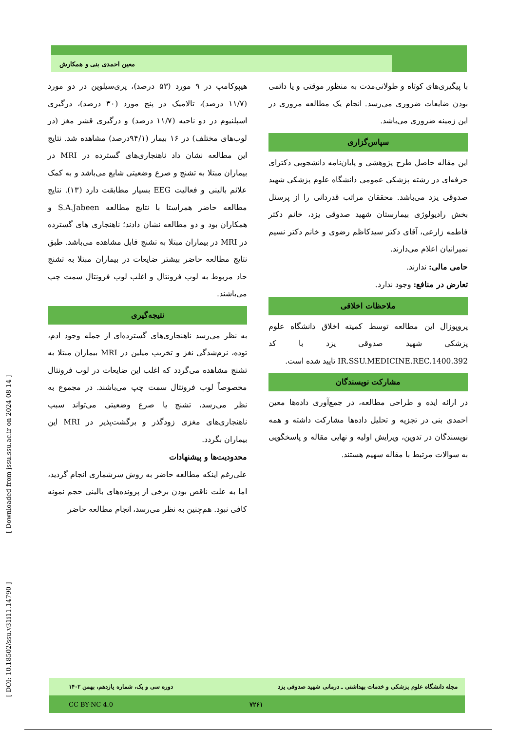معین احمدی بنی و همکارش
هیپوکامپ در ۹ مورد (۵۳ درصد)، پری‌سیلوین در دو مورد (۱۱/۷ درصد)، تالامیک در پنج مورد (۳۰ درصد)، درگیری اسپلنیوم در دو ناحیه (۱۱/۷ درصد) و درگیری قشر مغز (در لوب‌های مختلف) در ۱۶ بیمار (۹۴/۱درصد) مشاهده شد. نتایج این مطالعه نشان داد ناهنجاری‌های گسترده در MRI در بیماران مبتلا به تشنج و صرع وضعیتی شایع می‌باشد و به کمک علائم بالینی و فعالیت EEG بسیار مطابقت دارد (۱۳). نتایج مطالعه حاضر همراستا با نتایج مطالعه S.A.Jabeen و همکاران بود و دو مطالعه نشان دادند؛ ناهنجاری های گسترده در MRI در بیماران مبتلا به تشنج قابل مشاهده می‌باشد. طبق نتایج مطالعه حاضر بیشتر ضایعات در بیماران مبتلا به تشنج حاد مربوط به لوب فرونتال و اغلب لوب فرونتال سمت چپ می‌باشند.
نتیجه‌گیری
به نظر می‌رسد ناهنجاری‌های گسترده‌ای از جمله وجود ادم، توده، نرم‌شدگی نغز و تخریب میلین در MRI بیماران مبتلا به تشنج مشاهده می‌گردد که اغلب این ضایعات در لوب فرونتال مخصوصاً لوب فرونتال سمت چپ می‌باشند. در مجموع به نظر می‌رسد، تشنج یا صرع وضعیتی می‌تواند سبب ناهنجاری‌های مغزی زودگذر و برگشت‌پذیر در MRI این بیماران بگردد.
محدودیت‌ها و پیشنهادات
علی‌رغم اینکه مطالعه حاضر به روش سرشماری انجام گردید، اما به علت ناقص بودن برخی از پرونده‌های بالینی حجم نمونه کافی نبود. هم‌چنین به نظر می‌رسد، انجام مطالعه حاضر
با پیگیری‌های کوتاه و طولانی‌مدت به منظور موقتی و یا دائمی بودن ضایعات ضروری می‌رسد. انجام یک مطالعه مروری در این زمینه ضروری می‌باشد.
سپاس‌گزاری
این مقاله حاصل طرح پژوهشی و پایان‌نامه دانشجویی دکترای حرفه‌ای در رشته پزشکی عمومی دانشگاه علوم پزشکی شهید صدوقی یزد می‌باشد. محققان مراتب قدردانی را از پرسنل بخش رادیولوژی بیمارستان شهید صدوقی یزد، خانم دکتر فاطمه زارعی، آقای دکتر سیدکاظم رضوی و خانم دکتر نسیم نمیرانیان اعلام می‌دارند.
حامی مالی: ندارند.
تعارض در منافع: وجود ندارد.
ملاحظات اخلاقی
پروپوزال این مطالعه توسط کمیته اخلاق دانشگاه علوم پزشکی شهید صدوقی یزد با کد IR.SSU.MEDICINE.REC.1400.392 تایید شده است.
مشارکت نویسندگان
در ارائه ایده و طراحی مطالعه، در جمع‌آوری داده‌ها معین احمدی بنی در تجزیه و تحلیل داده‌ها مشارکت داشته و همه نویسندگان در تدوین، ویرایش اولیه و نهایی مقاله و پاسخگویی به سوالات مرتبط با مقاله سهیم هستند.
[ DOI: 10.18502/ssu.v31i11.14790 ] [ Downloaded from jssu.ssu.ac.ir on 2024-08-14 ]
مجله دانشگاه علوم پزشکی و خدمات بهداشتی ـ درمانی شهید صدوقی یزد دوره سی و یک، شماره یازدهم، بهمن ۱۴۰۲
CC BY-NC 4.0 ۷۲۶۱